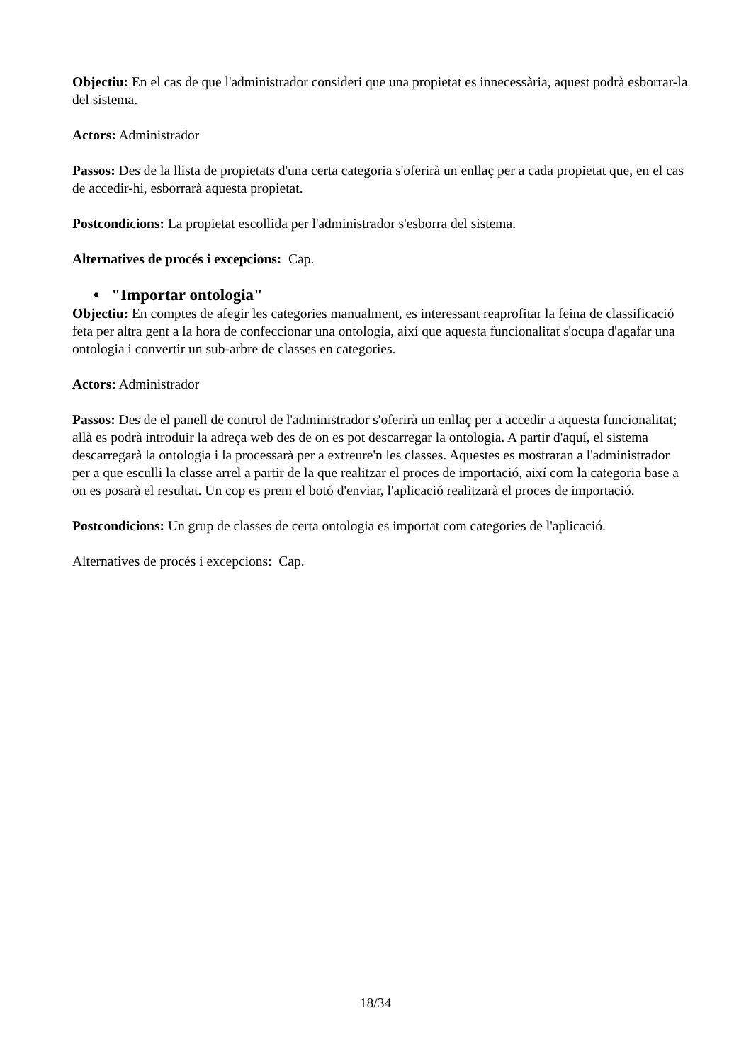Objectiu: En el cas de que l'administrador consideri que una propietat es innecessària, aquest podrà esborrar-la del sistema.
Actors: Administrador
Passos: Des de la llista de propietats d'una certa categoria s'oferirà un enllaç per a cada propietat que, en el cas de accedir-hi, esborrarà aquesta propietat.
Postcondicions: La propietat escollida per l'administrador s'esborra del sistema.
Alternatives de procés i excepcions: Cap.
• "Importar ontologia"
Objectiu: En comptes de afegir les categories manualment, es interessant reaprofitar la feina de classificació feta per altra gent a la hora de confeccionar una ontologia, així que aquesta funcionalitat s'ocupa d'agafar una ontologia i convertir un sub-arbre de classes en categories.
Actors: Administrador
Passos: Des de el panell de control de l'administrador s'oferirà un enllaç per a accedir a aquesta funcionalitat; allà es podrà introduir la adreça web des de on es pot descarregar la ontologia. A partir d'aquí, el sistema descarregarà la ontologia i la processarà per a extreure'n les classes. Aquestes es mostraran a l'administrador per a que esculli la classe arrel a partir de la que realitzar el proces de importació, així com la categoria base a on es posarà el resultat. Un cop es prem el botó d'enviar, l'aplicació realitzarà el proces de importació.
Postcondicions: Un grup de classes de certa ontologia es importat com categories de l'aplicació.
Alternatives de procés i excepcions: Cap.
18/34